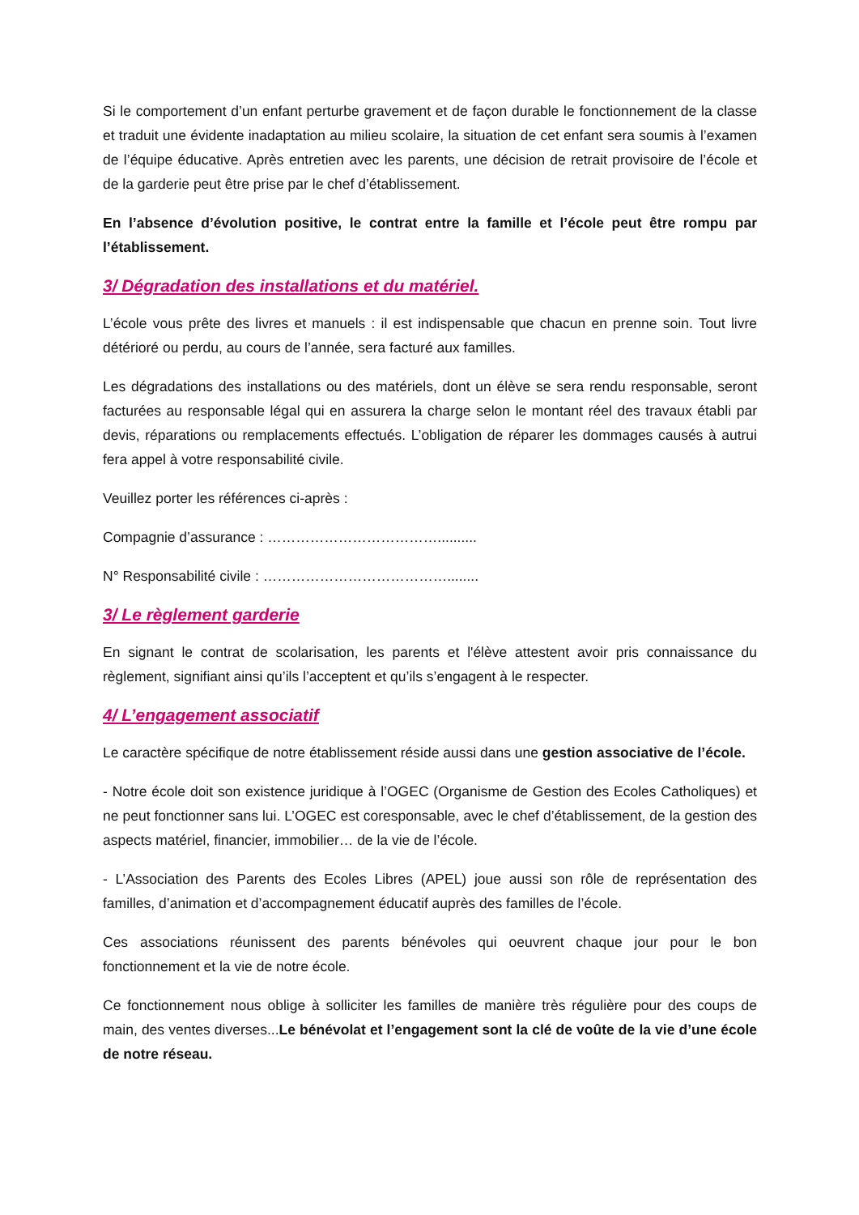Si le comportement d’un enfant perturbe gravement et de façon durable le fonctionnement de la classe et traduit une évidente inadaptation au milieu scolaire, la situation de cet enfant sera soumis à l’examen de l’équipe éducative. Après entretien avec les parents, une décision de retrait provisoire de l’école et de la garderie peut être prise par le chef d’établissement.
En l’absence d’évolution positive, le contrat entre la famille et l’école peut être rompu par l’établissement.
3/ Dégradation des installations et du matériel.
L’école vous prête des livres et manuels : il est indispensable que chacun en prenne soin. Tout livre détérioré ou perdu, au cours de l’année, sera facturé aux familles.
Les dégradations des installations ou des matériels, dont un élève se sera rendu responsable, seront facturées au responsable légal qui en assurera la charge selon le montant réel des travaux établi par devis, réparations ou remplacements effectués. L’obligation de réparer les dommages causés à autrui fera appel à votre responsabilité civile.
Veuillez porter les références ci-après :
Compagnie d’assurance : ………………………………..........
N° Responsabilité civile : …………………………………........
3/ Le règlement garderie
En signant le contrat de scolarisation, les parents et l'élève attestent avoir pris connaissance du règlement, signifiant ainsi qu’ils l’acceptent et qu’ils s’engagent à le respecter.
4/ L’engagement associatif
Le caractère spécifique de notre établissement réside aussi dans une gestion associative de l’école.
- Notre école doit son existence juridique à l’OGEC (Organisme de Gestion des Ecoles Catholiques) et ne peut fonctionner sans lui. L’OGEC est coresponsable, avec le chef d’établissement, de la gestion des aspects matériel, financier, immobilier… de la vie de l’école.
- L’Association des Parents des Ecoles Libres (APEL) joue aussi son rôle de représentation des familles, d’animation et d’accompagnement éducatif auprès des familles de l’école.
Ces associations réunissent des parents bénévoles qui oeuvrent chaque jour pour le bon fonctionnement et la vie de notre école.
Ce fonctionnement nous oblige à solliciter les familles de manière très régulière pour des coups de main, des ventes diverses...Le bénévolat et l’engagement sont la clé de voûte de la vie d’une école de notre réseau.